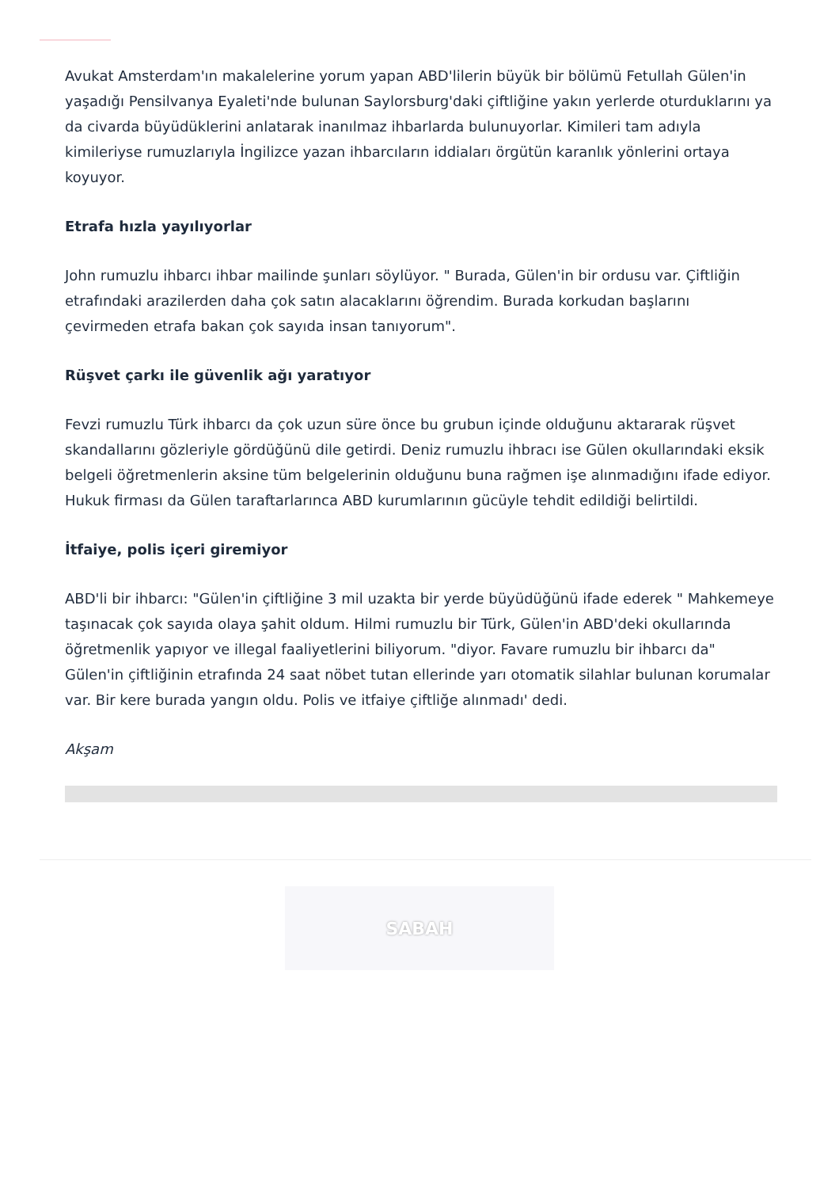Avukat Amsterdam'ın makalelerine yorum yapan ABD'lilerin büyük bir bölümü Fetullah Gülen'in yaşadığı Pensilvanya Eyaleti'nde bulunan Saylorsburg'daki çiftliğine yakın yerlerde oturduklarını ya da civarda büyüdüklerini anlatarak inanılmaz ihbarlarda bulunuyorlar. Kimileri tam adıyla kimileriyse rumuzlarıyla İngilizce yazan ihbarcıların iddiaları örgütün karanlık yönlerini ortaya koyuyor.
Etrafa hızla yayılıyorlar
John rumuzlu ihbarcı ihbar mailinde şunları söylüyor. " Burada, Gülen'in bir ordusu var. Çiftliğin etrafındaki arazilerden daha çok satın alacaklarını öğrendim. Burada korkudan başlarını çevirmeden etrafa bakan çok sayıda insan tanıyorum".
Rüşvet çarkı ile güvenlik ağı yaratıyor
Fevzi rumuzlu Türk ihbarcı da çok uzun süre önce bu grubun içinde olduğunu aktararak rüşvet skandallarını gözleriyle gördüğünü dile getirdi. Deniz rumuzlu ihbracı ise Gülen okullarındaki eksik belgeli öğretmenlerin aksine tüm belgelerinin olduğunu buna rağmen işe alınmadığını ifade ediyor. Hukuk firması da Gülen taraftarlarınca ABD kurumlarının gücüyle tehdit edildiği belirtildi.
İtfaiye, polis içeri giremiyor
ABD'li bir ihbarcı: "Gülen'in çiftliğine 3 mil uzakta bir yerde büyüdüğünü ifade ederek " Mahkemeye taşınacak çok sayıda olaya şahit oldum. Hilmi rumuzlu bir Türk, Gülen'in ABD'deki okullarında öğretmenlik yapıyor ve illegal faaliyetlerini biliyorum. "diyor. Favare rumuzlu bir ihbarcı da" Gülen'in çiftliğinin etrafında 24 saat nöbet tutan ellerinde yarı otomatik silahlar bulunan korumalar var. Bir kere burada yangın oldu. Polis ve itfaiye çiftliğe alınmadı' dedi.
Akşam
SABAH